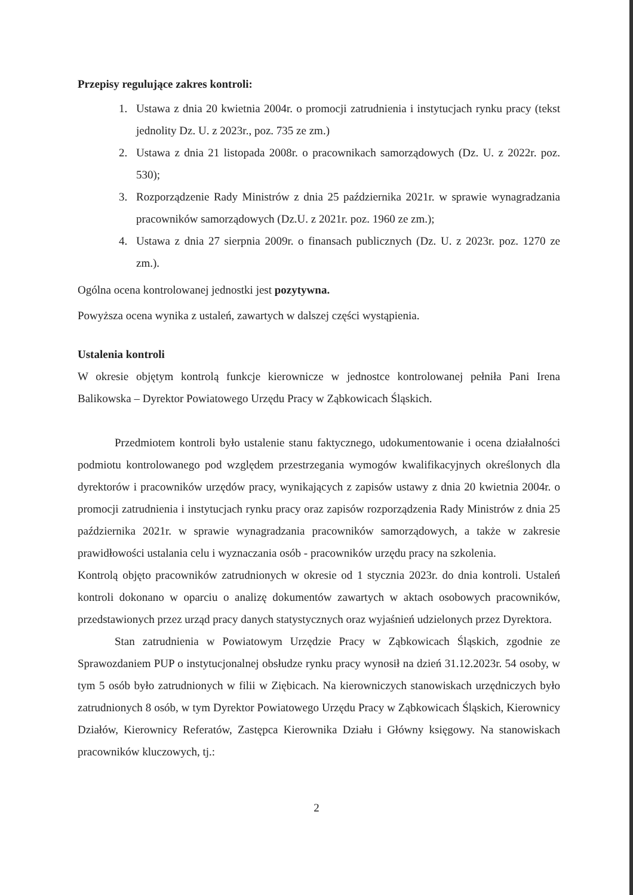Przepisy regulujące zakres kontroli:
1. Ustawa z dnia 20 kwietnia 2004r. o promocji zatrudnienia i instytucjach rynku pracy (tekst jednolity Dz. U. z 2023r., poz. 735 ze zm.)
2. Ustawa z dnia 21 listopada 2008r. o pracownikach samorządowych (Dz. U. z 2022r. poz. 530);
3. Rozporządzenie Rady Ministrów z dnia 25 października 2021r. w sprawie wynagradzania pracowników samorządowych (Dz.U. z 2021r. poz. 1960 ze zm.);
4. Ustawa z dnia 27 sierpnia 2009r. o finansach publicznych (Dz. U. z 2023r. poz. 1270 ze zm.).
Ogólna ocena kontrolowanej jednostki jest pozytywna.
Powyższa ocena wynika z ustaleń, zawartych w dalszej części wystąpienia.
Ustalenia kontroli
W okresie objętym kontrolą funkcje kierownicze w jednostce kontrolowanej pełniła Pani Irena Balikowska – Dyrektor Powiatowego Urzędu Pracy w Ząbkowicach Śląskich.
Przedmiotem kontroli było ustalenie stanu faktycznego, udokumentowanie i ocena działalności podmiotu kontrolowanego pod względem przestrzegania wymogów kwalifikacyjnych określonych dla dyrektorów i pracowników urzędów pracy, wynikających z zapisów ustawy z dnia 20 kwietnia 2004r. o promocji zatrudnienia i instytucjach rynku pracy oraz zapisów rozporządzenia Rady Ministrów z dnia 25 października 2021r. w sprawie wynagradzania pracowników samorządowych, a także w zakresie prawidłowości ustalania celu i wyznaczania osób - pracowników urzędu pracy na szkolenia.
Kontrolą objęto pracowników zatrudnionych w okresie od 1 stycznia 2023r. do dnia kontroli. Ustaleń kontroli dokonano w oparciu o analizę dokumentów zawartych w aktach osobowych pracowników, przedstawionych przez urząd pracy danych statystycznych oraz wyjaśnień udzielonych przez Dyrektora.
Stan zatrudnienia w Powiatowym Urzędzie Pracy w Ząbkowicach Śląskich, zgodnie ze Sprawozdaniem PUP o instytucjonalnej obsłudze rynku pracy wynosił na dzień 31.12.2023r. 54 osoby, w tym 5 osób było zatrudnionych w filii w Ziębicach. Na kierowniczych stanowiskach urzędniczych było zatrudnionych 8 osób, w tym Dyrektor Powiatowego Urzędu Pracy w Ząbkowicach Śląskich, Kierownicy Działów, Kierownicy Referatów, Zastępca Kierownika Działu i Główny księgowy. Na stanowiskach pracowników kluczowych, tj.:
2